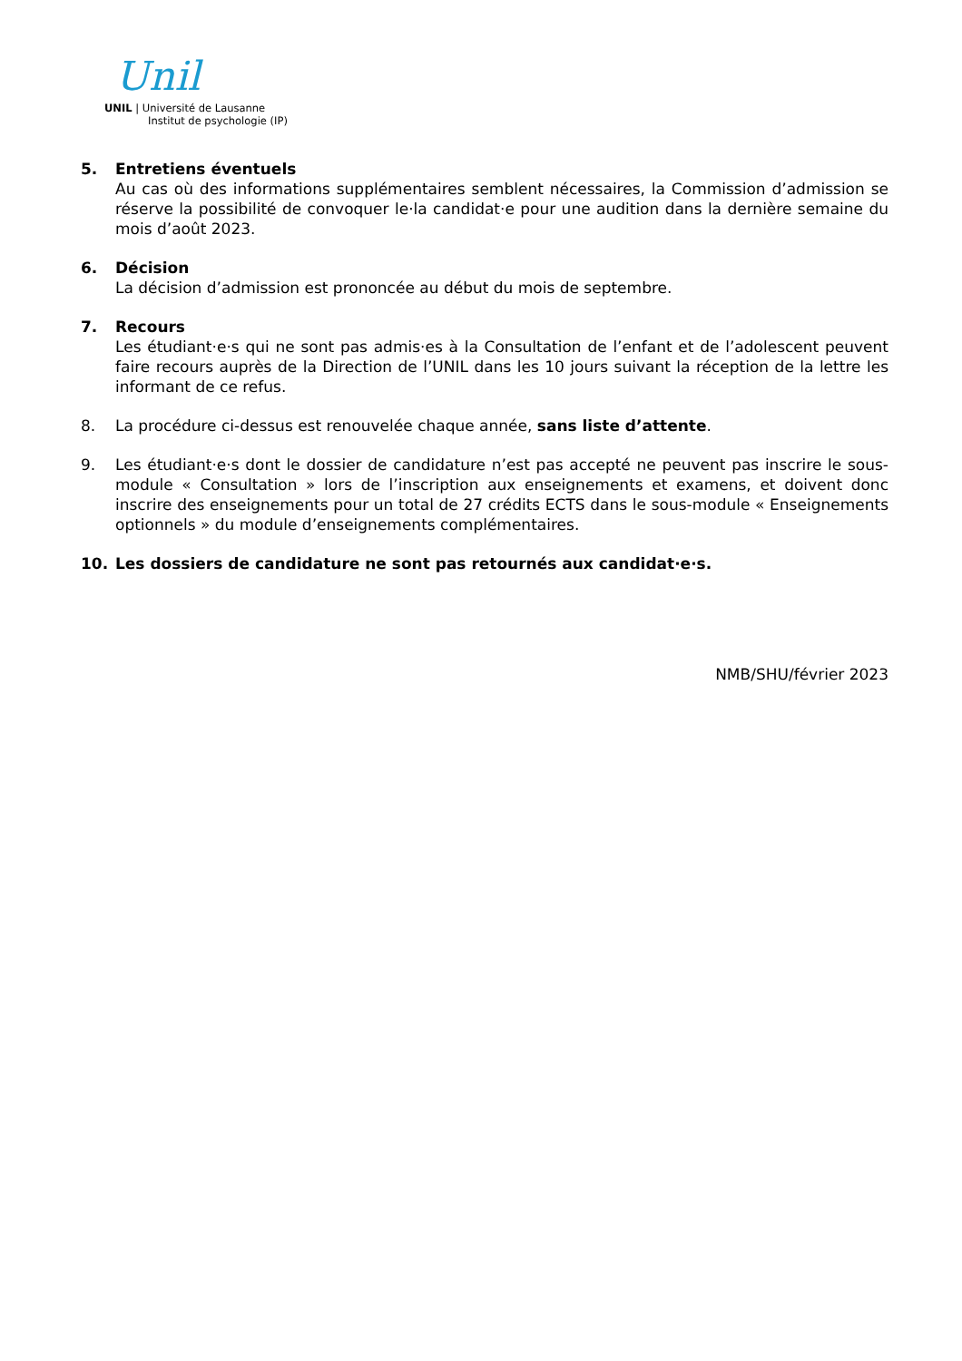Unil
UNIL | Université de Lausanne
Institut de psychologie (IP)
5. Entretiens éventuels
Au cas où des informations supplémentaires semblent nécessaires, la Commission d’admission se réserve la possibilité de convoquer le·la candidat·e pour une audition dans la dernière semaine du mois d’août 2023.
6. Décision
La décision d’admission est prononcée au début du mois de septembre.
7. Recours
Les étudiant·e·s qui ne sont pas admis·es à la Consultation de l’enfant et de l’adolescent peuvent faire recours auprès de la Direction de l’UNIL dans les 10 jours suivant la réception de la lettre les informant de ce refus.
8. La procédure ci-dessus est renouvelée chaque année, sans liste d’attente.
9. Les étudiant·e·s dont le dossier de candidature n’est pas accepté ne peuvent pas inscrire le sous-module « Consultation » lors de l’inscription aux enseignements et examens, et doivent donc inscrire des enseignements pour un total de 27 crédits ECTS dans le sous-module « Enseignements optionnels » du module d’enseignements complémentaires.
10. Les dossiers de candidature ne sont pas retournés aux candidat·e·s.
NMB/SHU/février 2023